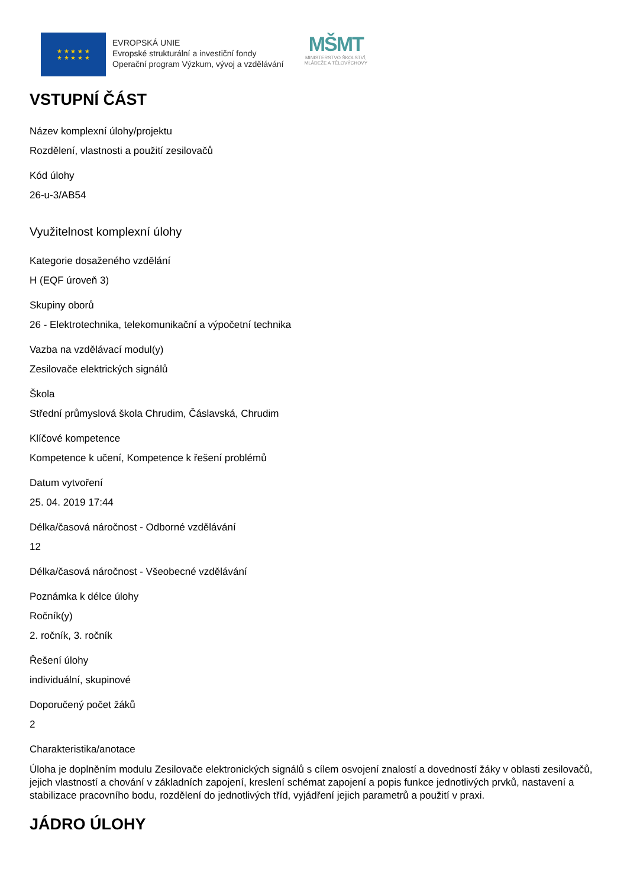★ ★ ★ ★ ★
★ ★ ★ ★ ★
EVROPSKÁ UNIE
Evropské strukturální a investiční fondy
Operační program Výzkum, vývoj a vzdělávání
MŠMT
MINISTERSTVO ŠKOLSTVÍ,
MLÁDEŽE A TĚLOVÝCHOVY
VSTUPNÍ ČÁST
Název komplexní úlohy/projektu
Rozdělení, vlastnosti a použití zesilovačů
Kód úlohy
26-u-3/AB54
Využitelnost komplexní úlohy
Kategorie dosaženého vzdělání
H (EQF úroveň 3)
Skupiny oborů
26 - Elektrotechnika, telekomunikační a výpočetní technika
Vazba na vzdělávací modul(y)
Zesilovače elektrických signálů
Škola
Střední průmyslová škola Chrudim, Čáslavská, Chrudim
Klíčové kompetence
Kompetence k učení, Kompetence k řešení problémů
Datum vytvoření
25. 04. 2019 17:44
Délka/časová náročnost - Odborné vzdělávání
12
Délka/časová náročnost - Všeobecné vzdělávání
Poznámka k délce úlohy
Ročník(y)
2. ročník, 3. ročník
Řešení úlohy
individuální, skupinové
Doporučený počet žáků
2
Charakteristika/anotace
Úloha je doplněním modulu Zesilovače elektronických signálů s cílem osvojení znalostí a dovedností žáky v oblasti zesilovačů, jejich vlastností a chování v základních zapojení, kreslení schémat zapojení a popis funkce jednotlivých prvků, nastavení a stabilizace pracovního bodu, rozdělení do jednotlivých tříd, vyjádření jejich parametrů a použití v praxi.
JÁDRO ÚLOHY